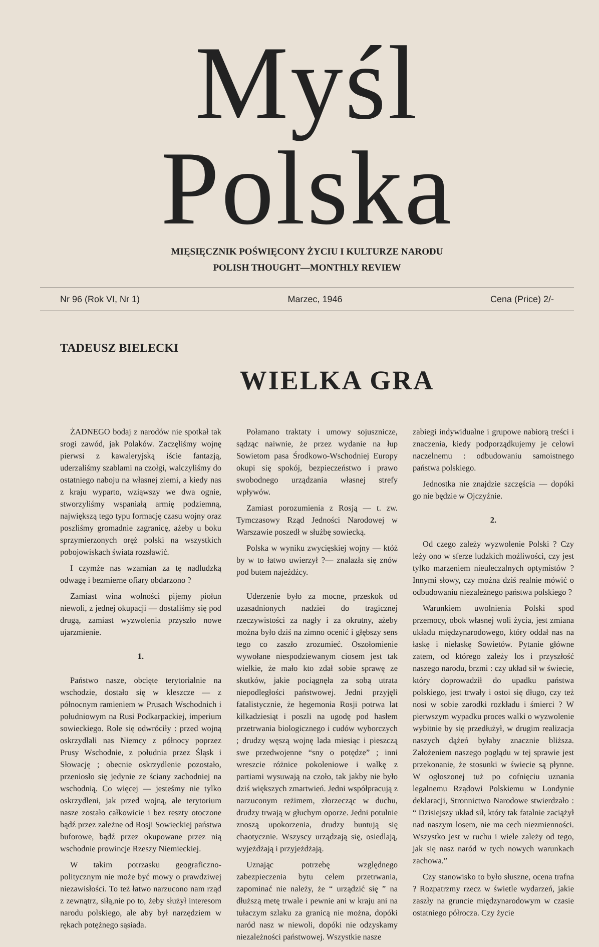Myśl Polska
MIĘSIĘCZNIK POŚWIĘCONY ŻYCIU I KULTURZE NARODU
POLISH THOUGHT—MONTHLY REVIEW
Nr 96 (Rok VI, Nr 1) Marzec, 1946 Cena (Price) 2/-
TADEUSZ BIELECKI
WIELKA GRA
ŻADNEGO bodaj z narodów nie spotkał tak srogi zawód, jak Polaków. Zaczęliśmy wojnę pierwsi z kawaleryjską iście fantazją, uderzaliśmy szablami na czołgi, walczyliśmy do ostatniego naboju na własnej ziemi, a kiedy nas z kraju wyparto, wziąwszy we dwa ognie, stworzyliśmy wspaniałą armię podziemną, największą tego typu formację czasu wojny oraz poszliśmy gromadnie zagranicę, ażeby u boku sprzymierzonych oręż polski na wszystkich pobojowiskach świata rozsławić.
I czymże nas wzamian za tę nadludzką odwagę i bezmierne ofiary obdarzono ?
Zamiast wina wolności pijemy piołun niewoli, z jednej okupacji — dostaliśmy się pod drugą, zamiast wyzwolenia przyszło nowe ujarzmienie.
1.
Państwo nasze, obcięte terytorialnie na wschodzie, dostało się w kleszcze — z północnym ramieniem w Prusach Wschodnich i południowym na Rusi Podkarpackiej, imperium sowieckiego. Role się odwróciły : przed wojną oskrzydlali nas Niemcy z północy poprzez Prusy Wschodnie, z południa przez Śląsk i Słowację ; obecnie oskrzydlenie pozostało, przeniosło się jedynie ze ściany zachodniej na wschodnią. Co więcej — jesteśmy nie tylko oskrzydleni, jak przed wojną, ale terytorium nasze zostało całkowicie i bez reszty otoczone bądź przez zależne od Rosji Sowieckiej państwa buforowe, bądź przez okupowane przez nią wschodnie prowincje Rzeszy Niemieckiej.
W takim potrzasku geograficzno-politycznym nie może być mowy o prawdziwej niezawisłości. To też łatwo narzucono nam rząd z zewnątrz, siłą,nie po to, żeby służył interesom narodu polskiego, ale aby był narzędziem w rękach potężnego sąsiada.
Połamano traktaty i umowy sojusznicze, sądząc naiwnie, że przez wydanie na łup Sowietom pasa Środkowo-Wschodniej Europy okupi się spokój, bezpieczeństwo i prawo swobodnego urządzania własnej strefy wpływów.
Zamiast porozumienia z Rosją — t. zw. Tymczasowy Rząd Jedności Narodowej w Warszawie poszedł w służbę sowiecką.
Polska w wyniku zwycięskiej wojny — któż by w to łatwo uwierzył ?— znalazła się znów pod butem najeźdźcy.
Uderzenie było za mocne, przeskok od uzasadnionych nadziei do tragicznej rzeczywistości za nagły i za okrutny, ażeby można było dziś na zimno ocenić i głębszy sens tego co zaszło zrozumieć. Oszołomienie wywołane niespodziewanym ciosem jest tak wielkie, że mało kto zdał sobie sprawę ze skutków, jakie pociągnęła za sobą utrata niepodległości państwowej. Jedni przyjęli fatalistycznie, że hegemonia Rosji potrwa lat kilkadziesiąt i poszli na ugodę pod hasłem przetrwania biologicznego i cudów wyborczych ; drudzy węszą wojnę lada miesiąc i pieszczą swe przedwojenne “sny o potędze” ; inni wreszcie różnice pokoleniowe i walkę z partiami wysuwają na czoło, tak jakby nie było dziś większych zmartwień. Jedni współpracują z narzuconym reżimem, złorzecząc w duchu, drudzy trwają w głuchym oporze. Jedni potulnie znoszą upokorzenia, drudzy buntują się chaotycznie. Wszyscy urządzają się, osiedlają, wyjeżdżają i przyjeżdżają.
Uznając potrzebę względnego zabezpieczenia bytu celem przetrwania, zapominać nie należy, że “ urządzić się ” na dłuższą metę trwale i pewnie ani w kraju ani na tułaczym szlaku za granicą nie można, dopóki naród nasz w niewoli, dopóki nie odzyskamy niezależności państwowej. Wszystkie nasze
zabiegi indywidualne i grupowe nabiorą treści i znaczenia, kiedy podporządkujemy je celowi naczelnemu : odbudowaniu samoistnego państwa polskiego.
Jednostka nie znajdzie szczęścia — dopóki go nie będzie w Ojczyźnie.
2.
Od czego zależy wyzwolenie Polski ? Czy leży ono w sferze ludzkich możliwości, czy jest tylko marzeniem nieuleczalnych optymistów ? Innymi słowy, czy można dziś realnie mówić o odbudowaniu niezależnego państwa polskiego ?
Warunkiem uwolnienia Polski spod przemocy, obok własnej woli życia, jest zmiana układu międzynarodowego, który oddał nas na łaskę i niełaskę Sowietów. Pytanie główne zatem, od którego zależy los i przyszłość naszego narodu, brzmi : czy układ sił w świecie, który doprowadził do upadku państwa polskiego, jest trwały i ostoi się długo, czy też nosi w sobie zarodki rozkładu i śmierci ? W pierwszym wypadku proces walki o wyzwolenie wybitnie by się przedłużył, w drugim realizacja naszych dążeń byłaby znacznie bliższa. Założeniem naszego poglądu w tej sprawie jest przekonanie, że stosunki w świecie są płynne. W ogłoszonej tuż po cofnięciu uznania legalnemu Rządowi Polskiemu w Londynie deklaracji, Stronnictwo Narodowe stwierdzało : “ Dzisiejszy układ sił, który tak fatalnie zaciążył nad naszym losem, nie ma cech niezmienności. Wszystko jest w ruchu i wiele zależy od tego, jak się nasz naród w tych nowych warunkach zachowa.”
Czy stanowisko to było słuszne, ocena trafna ? Rozpatrzmy rzecz w świetle wydarzeń, jakie zaszły na gruncie międzynarodowym w czasie ostatniego półrocza. Czy życie